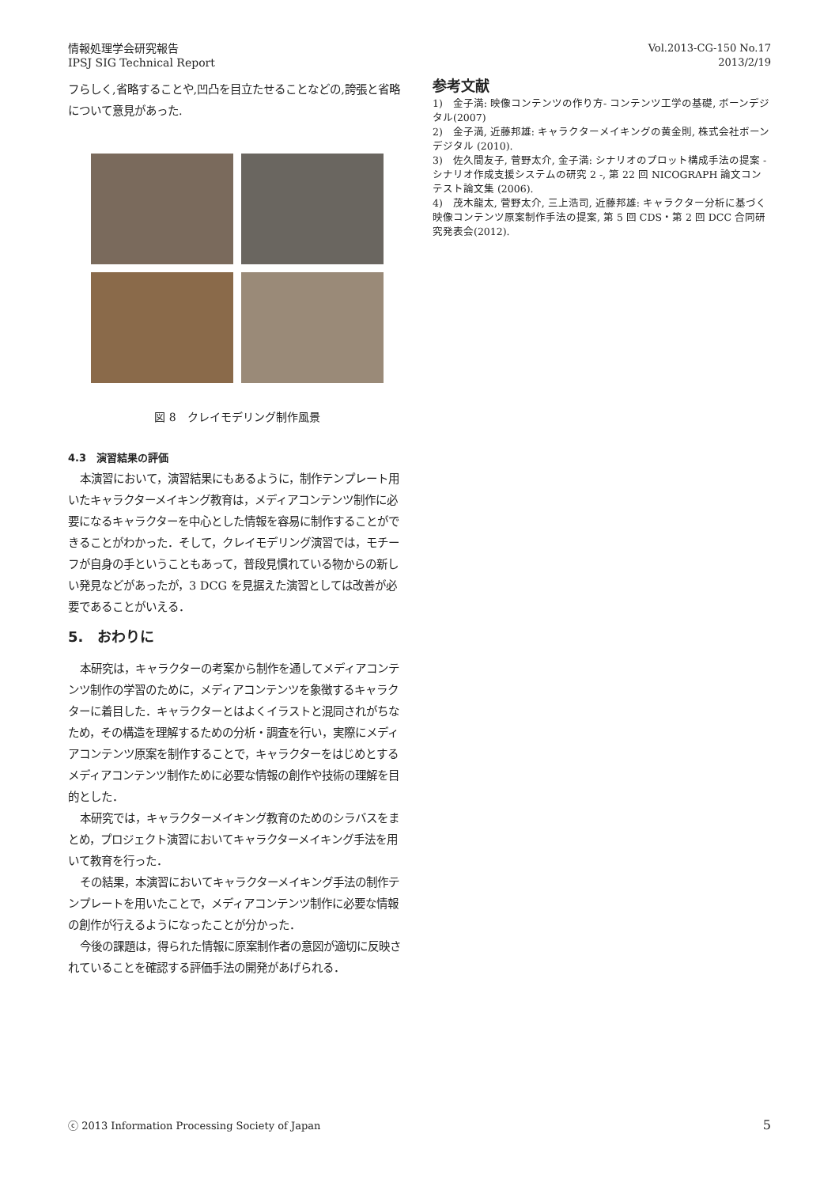情報処理学会研究報告
IPSJ SIG Technical Report
Vol.2013-CG-150 No.17
2013/2/19
フらしく,省略することや,凹凸を目立たせることなどの,誇張と省略について意見があった.
図 8　クレイモデリング制作風景
4.3　演習結果の評価
本演習において，演習結果にもあるように，制作テンプレート用いたキャラクターメイキング教育は，メディアコンテンツ制作に必要になるキャラクターを中心とした情報を容易に制作することができることがわかった．そして，クレイモデリング演習では，モチーフが自身の手ということもあって，普段見慣れている物からの新しい発見などがあったが，3 DCG を見据えた演習としては改善が必要であることがいえる．
5.　おわりに
本研究は，キャラクターの考案から制作を通してメディアコンテンツ制作の学習のために，メディアコンテンツを象徴するキャラクターに着目した．キャラクターとはよくイラストと混同されがちなため，その構造を理解するための分析・調査を行い，実際にメディアコンテンツ原案を制作することで，キャラクターをはじめとするメディアコンテンツ制作ために必要な情報の創作や技術の理解を目的とした．
本研究では，キャラクターメイキング教育のためのシラバスをまとめ，プロジェクト演習においてキャラクターメイキング手法を用いて教育を行った．
その結果，本演習においてキャラクターメイキング手法の制作テンプレートを用いたことで，メディアコンテンツ制作に必要な情報の創作が行えるようになったことが分かった．
今後の課題は，得られた情報に原案制作者の意図が適切に反映されていることを確認する評価手法の開発があげられる．
参考文献
1)　金子満: 映像コンテンツの作り方- コンテンツ工学の基礎, ボーンデジタル(2007)
2)　金子満, 近藤邦雄: キャラクターメイキングの黄金則, 株式会社ボーンデジタル (2010).
3)　佐久間友子, 菅野太介, 金子満: シナリオのプロット構成手法の提案 -シナリオ作成支援システムの研究 2 -, 第 22 回 NICOGRAPH 論文コンテスト論文集 (2006).
4)　茂木龍太, 菅野太介, 三上浩司, 近藤邦雄: キャラクター分析に基づく映像コンテンツ原案制作手法の提案, 第 5 回 CDS・第 2 回 DCC 合同研究発表会(2012).
ⓒ 2013 Information Processing Society of Japan 5